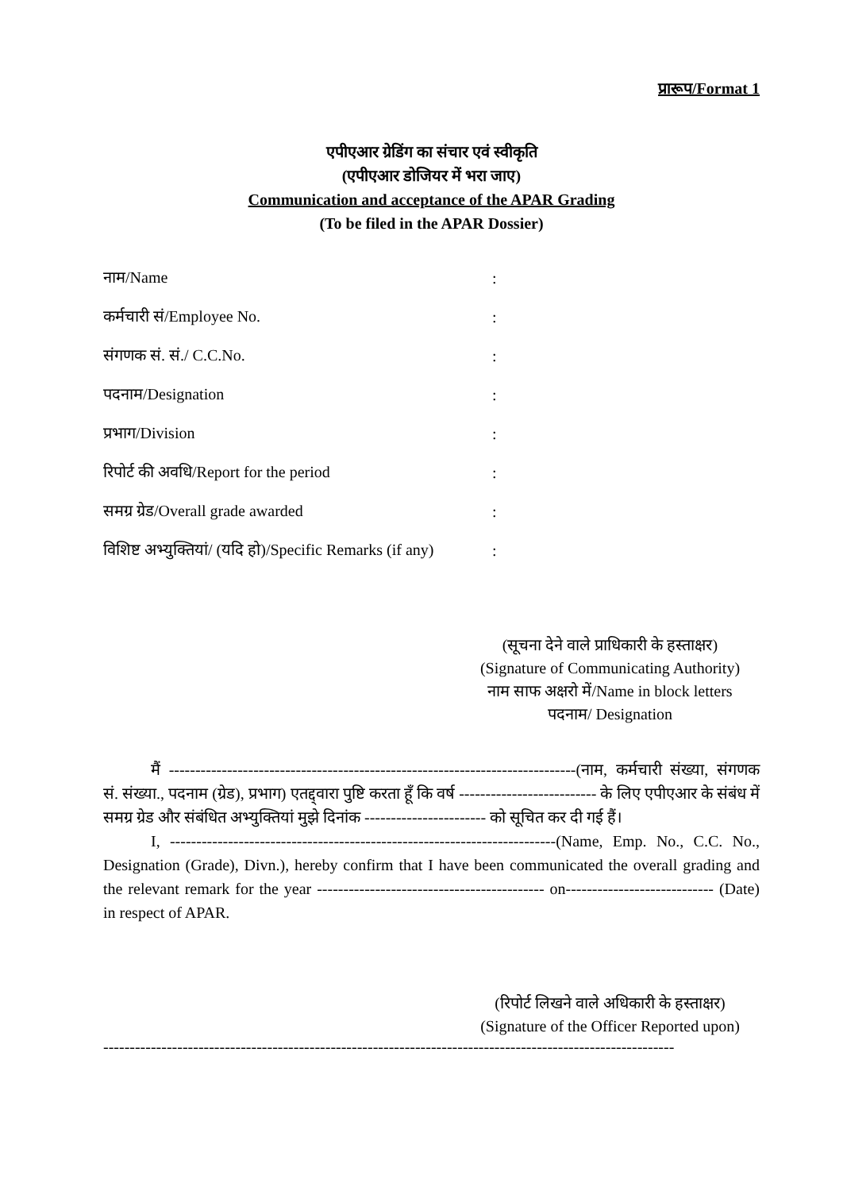प्रारूप/Format 1
एपीएआर ग्रेडिंग का संचार एवं स्वीकृति
(एपीएआर डोजियर में भरा जाए)
Communication and acceptance of the APAR Grading
(To be filed in the APAR Dossier)
नाम/Name :
कर्मचारी सं/Employee No. :
संगणक सं. सं./ C.C.No. :
पदनाम/Designation :
प्रभाग/Division :
रिपोर्ट की अवधि/Report for the period :
समग्र ग्रेड/Overall grade awarded :
विशिष्ट अभ्युक्तियां/ (यदि हो)/Specific Remarks (if any)
:
(सूचना देने वाले प्राधिकारी के हस्ताक्षर)
(Signature of Communicating Authority)
नाम साफ अक्षरो में/Name in block letters
पदनाम/ Designation
मैं -----------------------------------------------------------------------------(नाम, कर्मचारी संख्या, संगणक सं. संख्या., पदनाम (ग्रेड), प्रभाग) एतद्द्वारा पुष्टि करता हूँ कि वर्ष -------------------------- के लिए एपीएआर के संबंध में समग्र ग्रेड और संबंधित अभ्युक्तियां मुझे दिनांक ----------------------- को सूचित कर दी गई हैं।
I, -------------------------------------------------------------------------(Name, Emp. No., C.C. No., Designation (Grade), Divn.), hereby confirm that I have been communicated the overall grading and the relevant remark for the year ------------------------------------------- on---------------------------- (Date) in respect of APAR.
(रिपोर्ट लिखने वाले अधिकारी के हस्ताक्षर)
(Signature of the Officer Reported upon)
------------------------------------------------------------------------------------------------------------